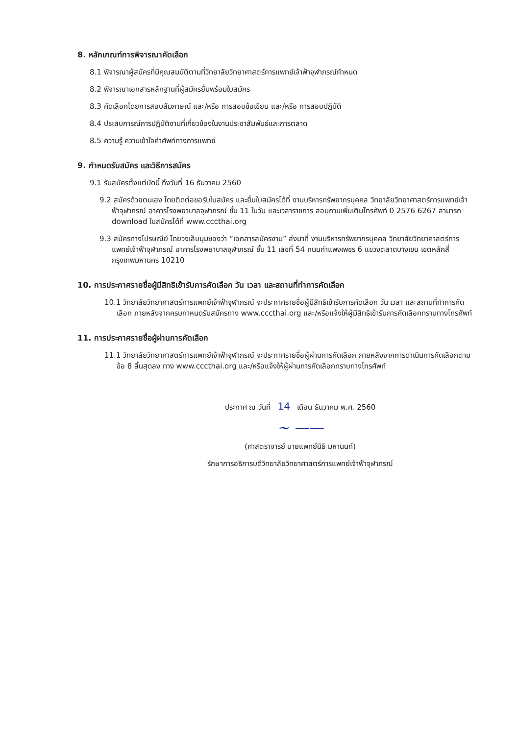8. หลักเกณฑ์การพิจารณาคัดเลือก
8.1 พิจารณาผู้สมัครที่มีคุณสมบัติตามที่วิทยาลัยวิทยาศาสตร์การแพทย์เจ้าฟ้าจุฬาภรณ์กำหนด
8.2 พิจารณาเอกสารหลักฐานที่ผู้สมัครยื่นพร้อมใบสมัคร
8.3 คัดเลือกโดยการสอบสัมภาษณ์ และ/หรือ การสอบข้อเขียน และ/หรือ การสอบปฏิบัติ
8.4 ประสบการณ์การปฏิบัติงานที่เกี่ยวข้องในงานประชาสัมพันธ์และการตลาด
8.5 ความรู้ ความเข้าใจคำศัพท์ทางการแพทย์
9. กำหนดรับสมัคร และวิธีการสมัคร
9.1 รับสมัครตั้งแต่บัดนี้ ถึงวันที่ 16 ธันวาคม 2560
9.2 สมัครด้วยตนเอง โดยติดต่อขอรับใบสมัคร และยื่นใบสมัครได้ที่ งานบริหารทรัพยากรบุคคล วิทยาลัยวิทยาศาสตร์การแพทย์เจ้าฟ้าจุฬาภรณ์ อาคารโรงพยาบาลจุฬาภรณ์ ชั้น 11 ในวัน และเวลาราชการ สอบถามเพิ่มเติมโทรศัพท์ 0 2576 6267 สามารถ download ใบสมัครได้ที่ www.cccthai.org
9.3 สมัครทางไปรษณีย์ โดยวงเล็บมุมซองว่า “เอกสารสมัครงาน” ส่งมาที่ งานบริหารทรัพยากรบุคคล วิทยาลัยวิทยาศาสตร์การแพทย์เจ้าฟ้าจุฬาภรณ์ อาคารโรงพยาบาลจุฬาภรณ์ ชั้น 11 เลขที่ 54 ถนนกำแพงเพชร 6 แขวงตลาดบางเขน เขตหลักสี่ กรุงเทพมหานคร 10210
10. การประกาศรายชื่อผู้มีสิทธิเข้ารับการคัดเลือก วัน เวลา และสถานที่ทำการคัดเลือก
10.1 วิทยาลัยวิทยาศาสตร์การแพทย์เจ้าฟ้าจุฬาภรณ์ จะประกาศรายชื่อผู้มีสิทธิเข้ารับการคัดเลือก วัน เวลา และสถานที่ทำการคัดเลือก ภายหลังจากครบกำหนดรับสมัครทาง www.cccthai.org และ/หรือแจ้งให้ผู้มีสิทธิเข้ารับการคัดเลือกทราบทางโทรศัพท์
11. การประกาศรายชื่อผู้ผ่านการคัดเลือก
11.1 วิทยาลัยวิทยาศาสตร์การแพทย์เจ้าฟ้าจุฬาภรณ์ จะประกาศรายชื่อผู้ผ่านการคัดเลือก ภายหลังจากการดำเนินการคัดเลือกตาม ข้อ 8 สิ้นสุดลง ทาง www.cccthai.org และ/หรือแจ้งให้ผู้ผ่านการคัดเลือกทราบทางโทรศัพท์
ประกาศ ณ วันที่ 14 เดือน ธันวาคม พ.ศ. 2560
~ ——
(ศาสตราจารย์ นายแพทย์นิธิ มหานนท์)
รักษาการอธิการบดีวิทยาลัยวิทยาศาสตร์การแพทย์เจ้าฟ้าจุฬาภรณ์